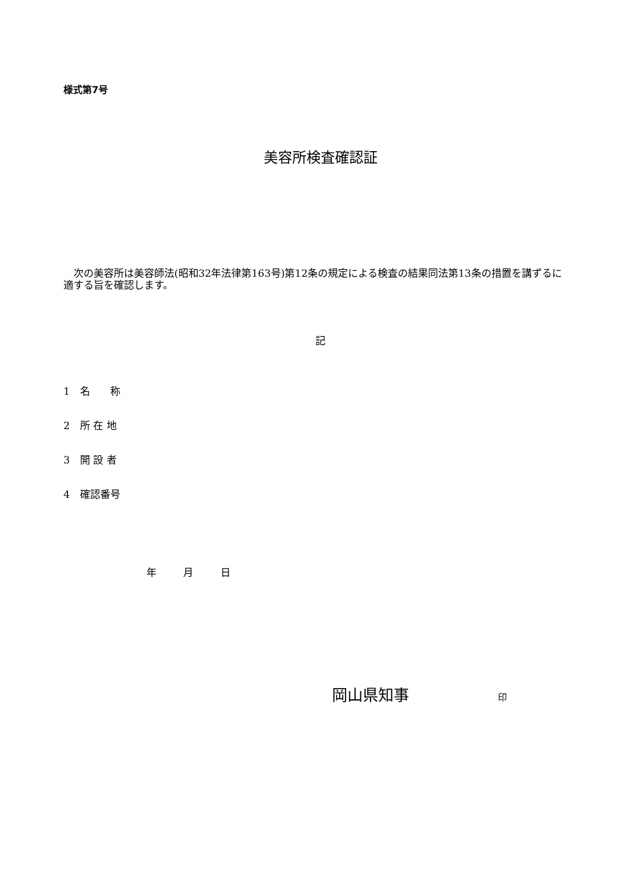様式第7号
美容所検査確認証
　次の美容所は美容師法(昭和32年法律第163号)第12条の規定による検査の結果同法第13条の措置を講ずるに適する旨を確認します。
記
1　名　　称
2　所 在 地
3　開 設 者
4　確認番号
年 月 日
岡山県知事 印